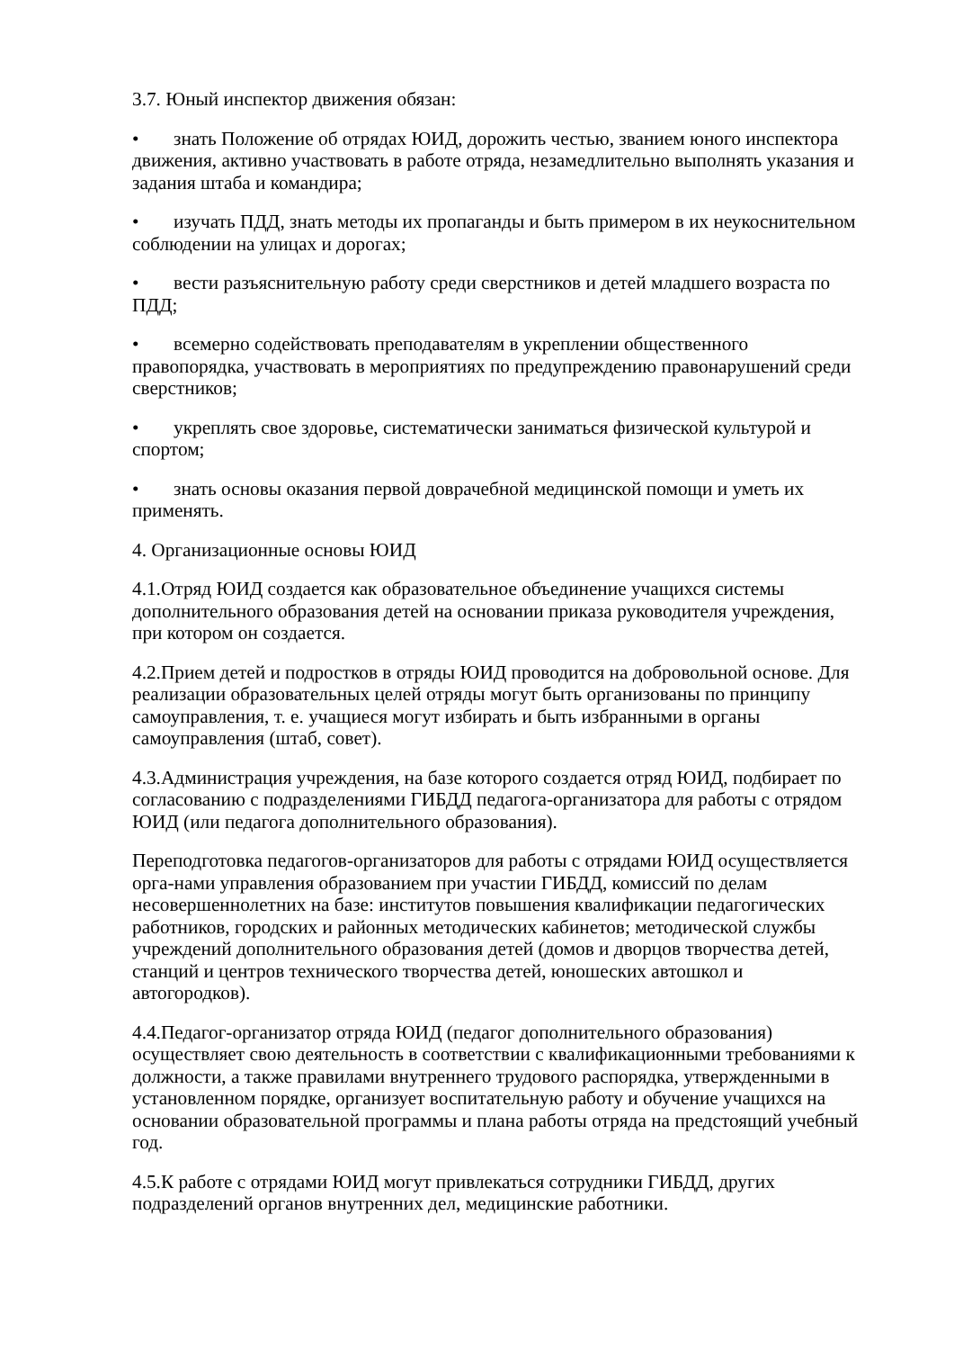3.7. Юный инспектор движения обязан:
• знать Положение об отрядах ЮИД, дорожить честью, званием юного инспектора движения, активно участвовать в работе отряда, незамедлительно выполнять указания и задания штаба и командира;
• изучать ПДД, знать методы их пропаганды и быть примером в их неукоснительном соблюдении на улицах и дорогах;
• вести разъяснительную работу среди сверстников и детей младшего возраста по ПДД;
• всемерно содействовать преподавателям в укреплении общественного правопорядка, участвовать в мероприятиях по предупреждению правонарушений среди сверстников;
• укреплять свое здоровье, систематически заниматься физической культурой и спортом;
• знать основы оказания первой доврачебной медицинской помощи и уметь их применять.
4. Организационные основы ЮИД
4.1.Отряд ЮИД создается как образовательное объединение учащихся системы дополнительного образования детей на основании приказа руководителя учреждения, при котором он создается.
4.2.Прием детей и подростков в отряды ЮИД проводится на добровольной основе. Для реализации образовательных целей отряды могут быть организованы по принципу самоуправления, т. е. учащиеся могут избирать и быть избранными в органы самоуправления (штаб, совет).
4.3.Администрация учреждения, на базе которого создается отряд ЮИД, подбирает по согласованию с подразделениями ГИБДД педагога-организатора для работы с отрядом ЮИД (или педагога дополнительного образования).
Переподготовка педагогов-организаторов для работы с отрядами ЮИД осуществляется орга-нами управления образованием при участии ГИБДД, комиссий по делам несовершеннолетних на базе: институтов повышения квалификации педагогических работников, городских и районных методических кабинетов; методической службы учреждений дополнительного образования детей (домов и дворцов творчества детей, станций и центров технического творчества детей, юношеских автошкол и автогородков).
4.4.Педагог-организатор отряда ЮИД (педагог дополнительного образования) осуществляет свою деятельность в соответствии с квалификационными требованиями к должности, а также правилами внутреннего трудового распорядка, утвержденными в установленном порядке, организует воспитательную работу и обучение учащихся на основании образовательной программы и плана работы отряда на предстоящий учебный год.
4.5.К работе с отрядами ЮИД могут привлекаться сотрудники ГИБДД, других подразделений органов внутренних дел, медицинские работники.